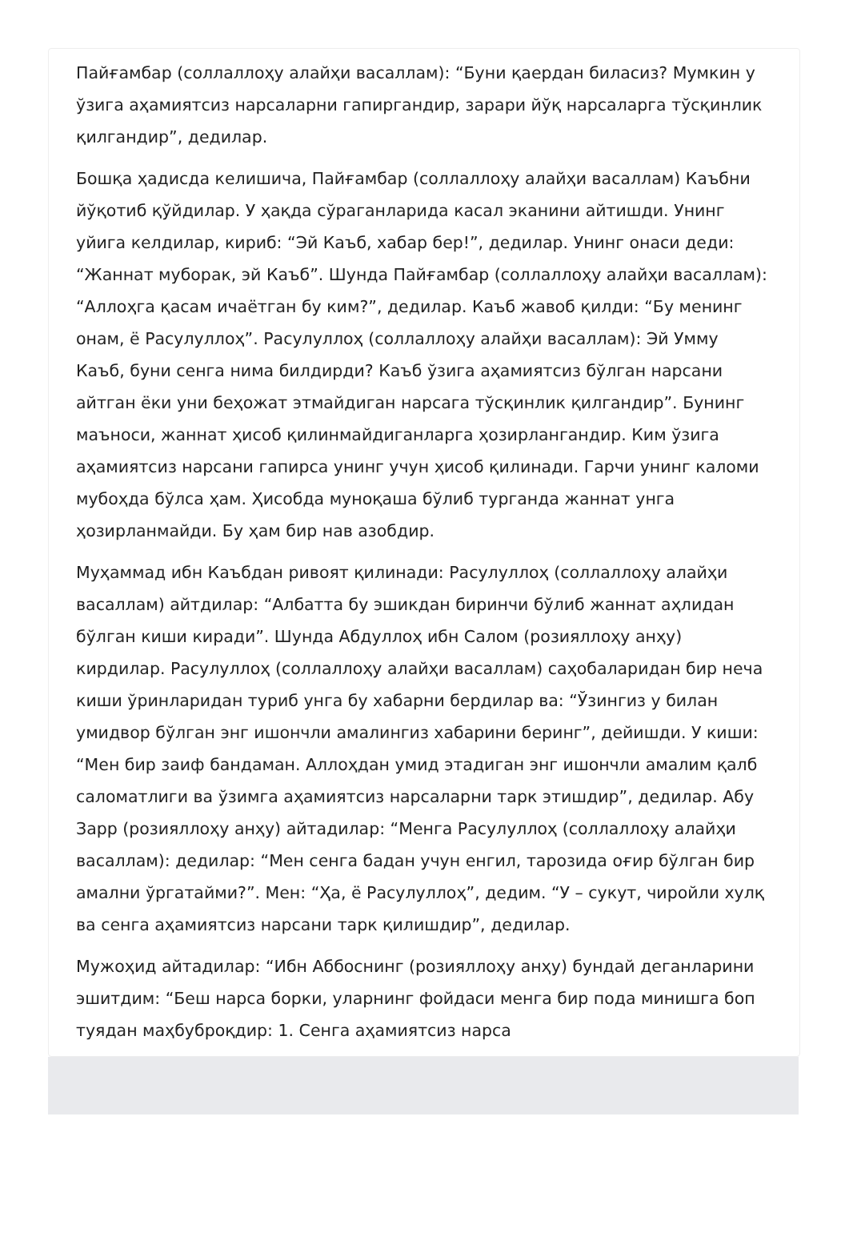Пайғамбар (соллаллоҳу алайҳи васаллам): “Буни қаердан биласиз? Мумкин у ўзига аҳамиятсиз нарсаларни гапиргандир, зарари йўқ нарсаларга тўсқинлик қилгандир”, дедилар.
Бошқа ҳадисда келишича, Пайғамбар (соллаллоҳу алайҳи васаллам) Каъбни йўқотиб қўйдилар. У ҳақда сўраганларида касал эканини айтишди. Унинг уйига келдилар, кириб: “Эй Каъб, хабар бер!”, дедилар. Унинг онаси деди: “Жаннат муборак, эй Каъб”. Шунда Пайғамбар (соллаллоҳу алайҳи васаллам): “Аллоҳга қасам ичаётган бу ким?”, дедилар. Каъб жавоб қилди: “Бу менинг онам, ё Расулуллоҳ”. Расулуллоҳ (соллаллоҳу алайҳи васаллам): Эй Умму Каъб, буни сенга нима билдирди? Каъб ўзига аҳамиятсиз бўлган нарсани айтган ёки уни беҳожат этмайдиган нарсага тўсқинлик қилгандир”. Бунинг маъноси, жаннат ҳисоб қилинмайдиганларга ҳозирлангандир. Ким ўзига аҳамиятсиз нарсани гапирса унинг учун ҳисоб қилинади. Гарчи унинг каломи мубоҳда бўлса ҳам. Ҳисобда муноқаша бўлиб турганда жаннат унга ҳозирланмайди. Бу ҳам бир нав азобдир.
Муҳаммад ибн Каъбдан ривоят қилинади: Расулуллоҳ (соллаллоҳу алайҳи васаллам) айтдилар: “Албатта бу эшикдан биринчи бўлиб жаннат аҳлидан бўлган киши киради”. Шунда Абдуллоҳ ибн Салом (розияллоҳу анҳу) кирдилар. Расулуллоҳ (соллаллоҳу алайҳи васаллам) саҳобаларидан бир неча киши ўринларидан туриб унга бу хабарни бердилар ва: “Ўзингиз у билан умидвор бўлган энг ишончли амалингиз хабарини беринг”, дейишди. У киши: “Мен бир заиф бандаман. Аллоҳдан умид этадиган энг ишончли амалим қалб саломатлиги ва ўзимга аҳамиятсиз нарсаларни тарк этишдир”, дедилар. Абу Зарр (розияллоҳу анҳу) айтадилар: “Менга Расулуллоҳ (соллаллоҳу алайҳи васаллам): дедилар: “Мен сенга бадан учун енгил, тарозида оғир бўлган бир амални ўргатайми?”. Мен: “Ҳа, ё Расулуллоҳ”, дедим. “У – сукут, чиройли хулқ ва сенга аҳамиятсиз нарсани тарк қилишдир”, дедилар.
Мужоҳид айтадилар: “Ибн Аббоснинг (розияллоҳу анҳу) бундай деганларини эшитдим: “Беш нарса борки, уларнинг фойдаси менга бир пода минишга боп туядан маҳбуброқдир: 1. Сенга аҳамиятсиз нарса